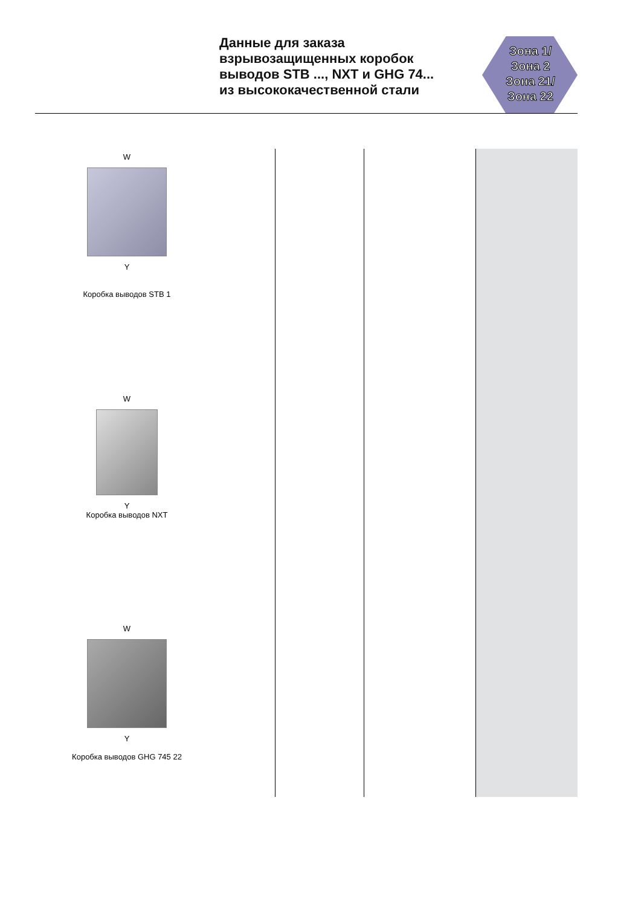Данные для заказа
взрывозащищенных коробок
выводов STB ..., NXT и GHG 74...
из высококачественной стали
Зона 1/
Зона 2
Зона 21/
Зона 22
W
Y
Коробка выводов STB 1
W
Y
Коробка выводов NXT
W
Y
Коробка выводов GHG 745 22